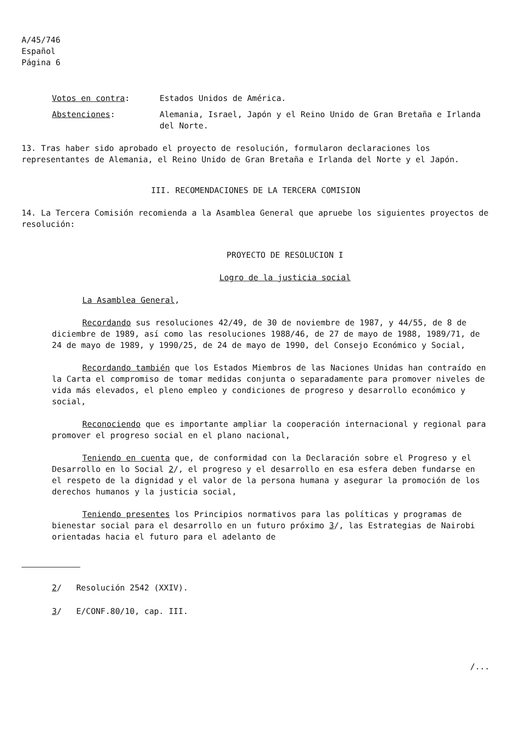A/45/746
Español
Página 6
Votos en contra: Estados Unidos de América.
Abstenciones: Alemania, Israel, Japón y el Reino Unido de Gran Bretaña e Irlanda del Norte.
13. Tras haber sido aprobado el proyecto de resolución, formularon declaraciones los representantes de Alemania, el Reino Unido de Gran Bretaña e Irlanda del Norte y el Japón.
III. RECOMENDACIONES DE LA TERCERA COMISION
14. La Tercera Comisión recomienda a la Asamblea General que apruebe los siguientes proyectos de resolución:
PROYECTO DE RESOLUCION I
Logro de la justicia social
La Asamblea General,
Recordando sus resoluciones 42/49, de 30 de noviembre de 1987, y 44/55, de 8 de diciembre de 1989, así como las resoluciones 1988/46, de 27 de mayo de 1988, 1989/71, de 24 de mayo de 1989, y 1990/25, de 24 de mayo de 1990, del Consejo Económico y Social,
Recordando también que los Estados Miembros de las Naciones Unidas han contraído en la Carta el compromiso de tomar medidas conjunta o separadamente para promover niveles de vida más elevados, el pleno empleo y condiciones de progreso y desarrollo económico y social,
Reconociendo que es importante ampliar la cooperación internacional y regional para promover el progreso social en el plano nacional,
Teniendo en cuenta que, de conformidad con la Declaración sobre el Progreso y el Desarrollo en lo Social 2/, el progreso y el desarrollo en esa esfera deben fundarse en el respeto de la dignidad y el valor de la persona humana y asegurar la promoción de los derechos humanos y la justicia social,
Teniendo presentes los Principios normativos para las políticas y programas de bienestar social para el desarrollo en un futuro próximo 3/, las Estrategias de Nairobi orientadas hacia el futuro para el adelanto de
2/ Resolución 2542 (XXIV).
3/ E/CONF.80/10, cap. III.
/...